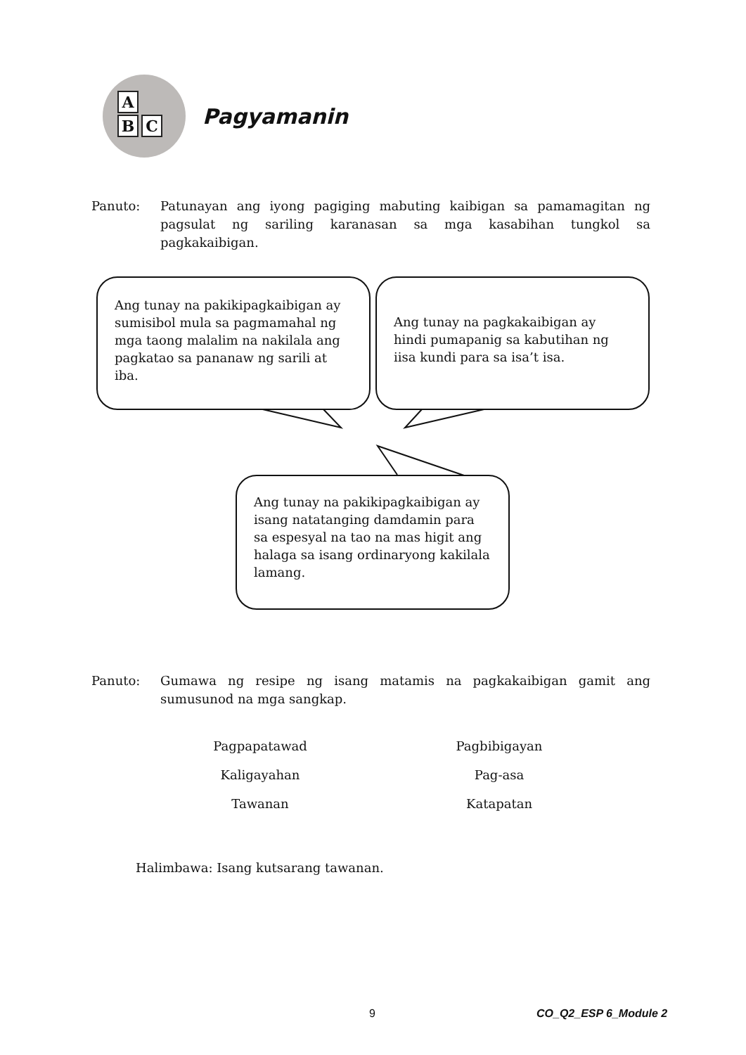A
B C
Pagyamanin
Panuto: Patunayan ang iyong pagiging mabuting kaibigan sa pamamagitan ng pagsulat ng sariling karanasan sa mga kasabihan tungkol sa pagkakaibigan.
Ang tunay na pakikipagkaibigan ay sumisibol mula sa pagmamahal ng mga taong malalim na nakilala ang pagkatao sa pananaw ng sarili at iba.
Ang tunay na pagkakaibigan ay hindi pumapanig sa kabutihan ng iisa kundi para sa isa’t isa.
Ang tunay na pakikipagkaibigan ay isang natatanging damdamin para sa espesyal na tao na mas higit ang halaga sa isang ordinaryong kakilala lamang.
Panuto: Gumawa ng resipe ng isang matamis na pagkakaibigan gamit ang sumusunod na mga sangkap.
Pagpapatawad
Pagbibigayan
Kaligayahan
Pag-asa
Tawanan
Katapatan
Halimbawa: Isang kutsarang tawanan.
9 CO_Q2_ESP 6_Module 2